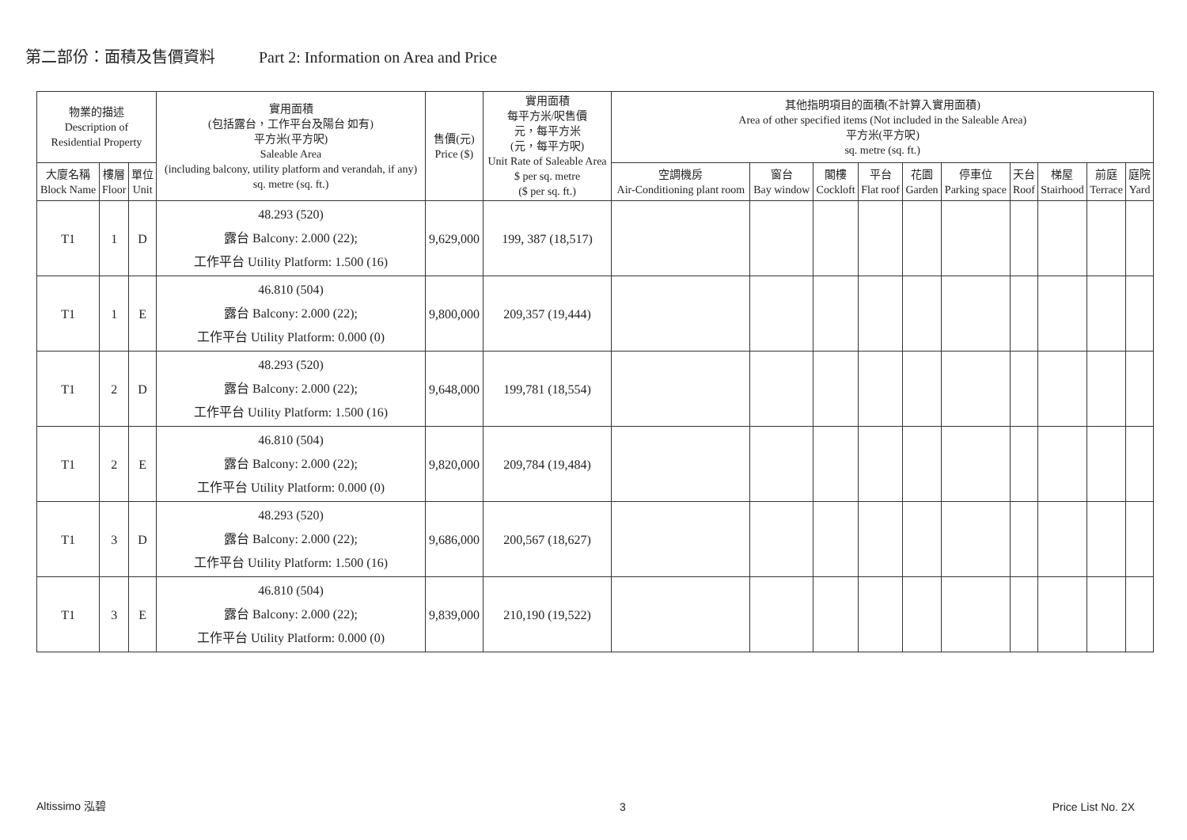第二部份：面積及售價資料 Part 2: Information on Area and Price
| 物業的描述 Description of Residential Property | | | 實用面積 (包括露台，工作平台及陽台 如有) 平方米(平方呎) Saleable Area (including balcony, utility platform and verandah, if any) sq. metre (sq. ft.) | 售價(元) Price ($) | 實用面積 每平方米/呎售價 元，每平方米 (元，每平方呎) Unit Rate of Saleable Area $ per sq. metre ($ per sq. ft.) | 其他指明項目的面積(不計算入實用面積) Area of other specified items (Not included in the Saleable Area) 平方米(平方呎) sq. metre (sq. ft.) | | | | | | | | | |
| --- | --- | --- | --- | --- | --- | --- | --- | --- | --- | --- | --- | --- | --- | --- | --- |
| 大廈名稱 Block Name | 樓層 Floor | 單位 Unit | | | | 空調機房 Air-Conditioning plant room | 窗台 Bay window | 閣樓 Cockloft | 平台 Flat roof | 花園 Garden | 停車位 Parking space | 天台 Roof | 梯屋 Stairhood | 前庭 Terrace | 庭院 Yard |
| T1 | 1 | D | 48.293 (520) 露台 Balcony: 2.000 (22); 工作平台 Utility Platform: 1.500 (16) | 9,629,000 | 199, 387 (18,517) | | | | | | | | | | |
| T1 | 1 | E | 46.810 (504) 露台 Balcony: 2.000 (22); 工作平台 Utility Platform: 0.000 (0) | 9,800,000 | 209,357 (19,444) | | | | | | | | | | |
| T1 | 2 | D | 48.293 (520) 露台 Balcony: 2.000 (22); 工作平台 Utility Platform: 1.500 (16) | 9,648,000 | 199,781 (18,554) | | | | | | | | | | |
| T1 | 2 | E | 46.810 (504) 露台 Balcony: 2.000 (22); 工作平台 Utility Platform: 0.000 (0) | 9,820,000 | 209,784 (19,484) | | | | | | | | | | |
| T1 | 3 | D | 48.293 (520) 露台 Balcony: 2.000 (22); 工作平台 Utility Platform: 1.500 (16) | 9,686,000 | 200,567 (18,627) | | | | | | | | | | |
| T1 | 3 | E | 46.810 (504) 露台 Balcony: 2.000 (22); 工作平台 Utility Platform: 0.000 (0) | 9,839,000 | 210,190 (19,522) | | | | | | | | | | |
Altissimo 泓碧 3 Price List No. 2X